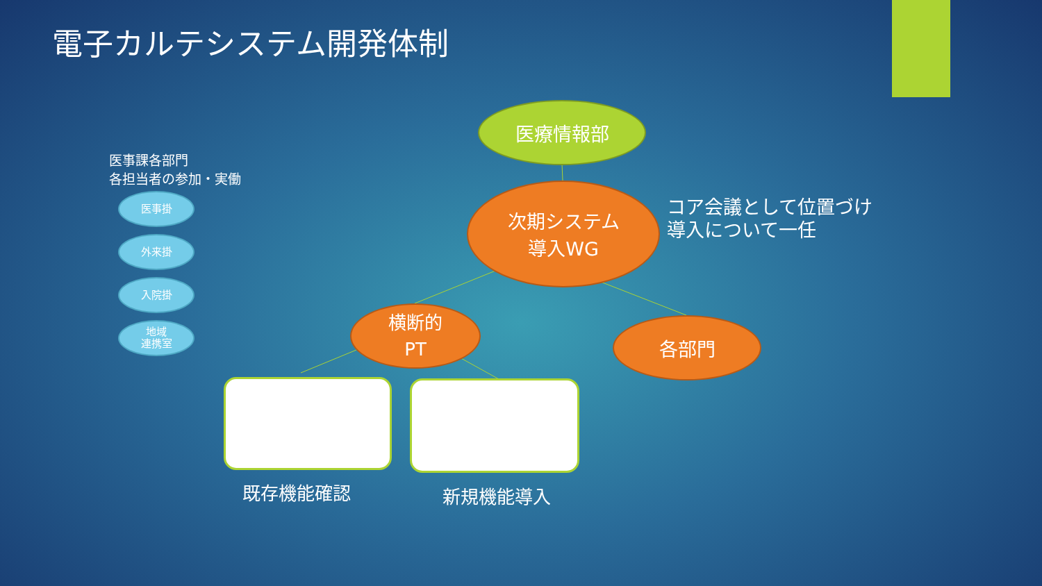電子カルテシステム開発体制
医事課各部門
各担当者の参加・実働
医事掛
外来掛
入院掛
地域
連携室
医療情報部
次期システム
導入WG
コア会議として位置づけ
導入について一任
横断的
PT
各部門
既存機能確認 新規機能導入